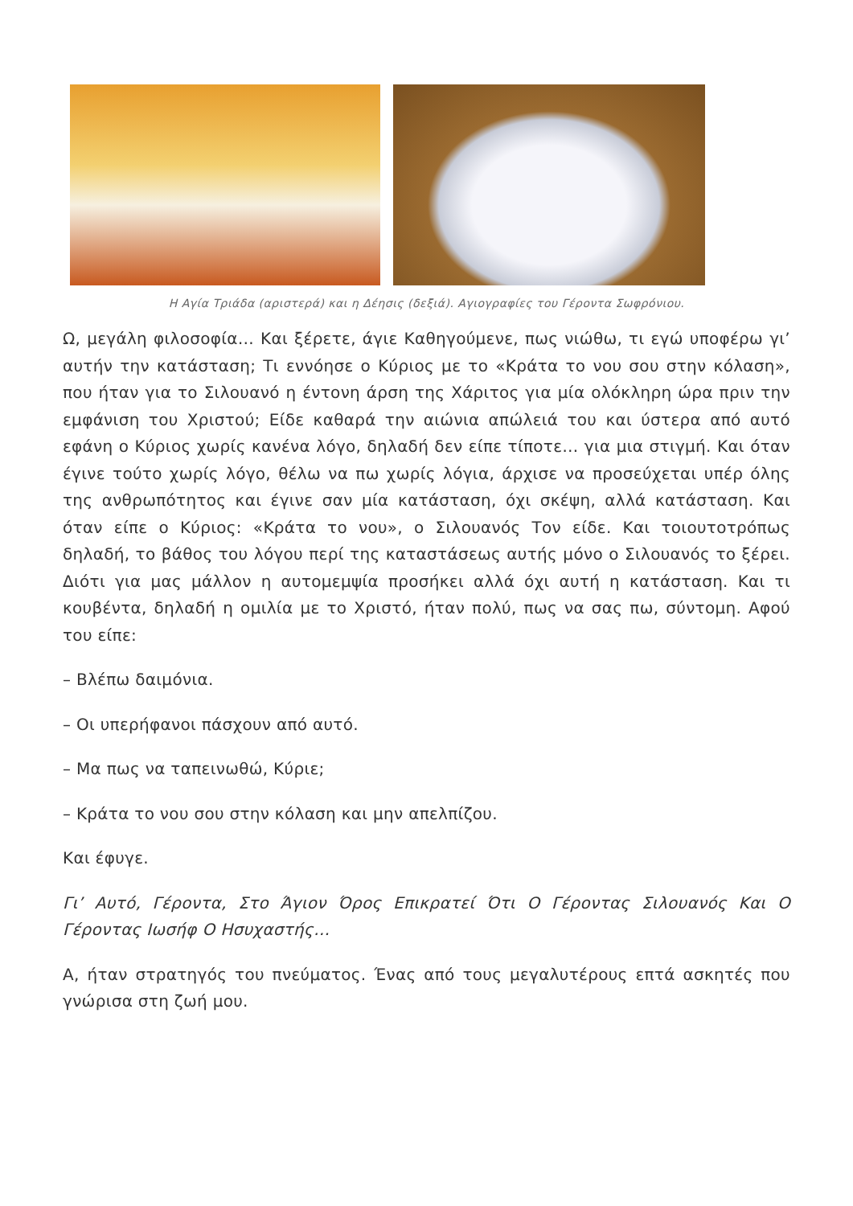Η Αγία Τριάδα (αριστερά) και η Δέησις (δεξιά). Αγιογραφίες του Γέροντα Σωφρόνιου.
Ω, μεγάλη φιλοσοφία… Και ξέρετε, άγιε Καθηγούμενε, πως νιώθω, τι εγώ υποφέρω γι’ αυτήν την κατάσταση; Τι εννόησε ο Κύριος με το «Κράτα το νου σου στην κόλαση», που ήταν για το Σιλουανό η έντονη άρση της Χάριτος για μία ολόκληρη ώρα πριν την εμφάνιση του Χριστού; Είδε καθαρά την αιώνια απώλειά του και ύστερα από αυτό εφάνη ο Κύριος χωρίς κανένα λόγο, δηλαδή δεν είπε τίποτε… για μια στιγμή. Και όταν έγινε τούτο χωρίς λόγο, θέλω να πω χωρίς λόγια, άρχισε να προσεύχεται υπέρ όλης της ανθρωπότητος και έγινε σαν μία κατάσταση, όχι σκέψη, αλλά κατάσταση. Και όταν είπε ο Κύριος: «Κράτα το νου», ο Σιλουανός Τον είδε. Και τοιουτοτρόπως δηλαδή, το βάθος του λόγου περί της καταστάσεως αυτής μόνο ο Σιλουανός το ξέρει. Διότι για μας μάλλον η αυτομεμψία προσήκει αλλά όχι αυτή η κατάσταση. Και τι κουβέντα, δηλαδή η ομιλία με το Χριστό, ήταν πολύ, πως να σας πω, σύντομη. Αφού του είπε:
– Βλέπω δαιμόνια.
– Οι υπερήφανοι πάσχουν από αυτό.
– Μα πως να ταπεινωθώ, Κύριε;
– Κράτα το νου σου στην κόλαση και μην απελπίζου.
Και έφυγε.
Γι’ Αυτό, Γέροντα, Στο Άγιον Όρος Επικρατεί Ότι Ο Γέροντας Σιλουανός Και Ο Γέροντας Ιωσήφ Ο Ησυχαστής…
Α, ήταν στρατηγός του πνεύματος. Ένας από τους μεγαλυτέρους επτά ασκητές που γνώρισα στη ζωή μου.